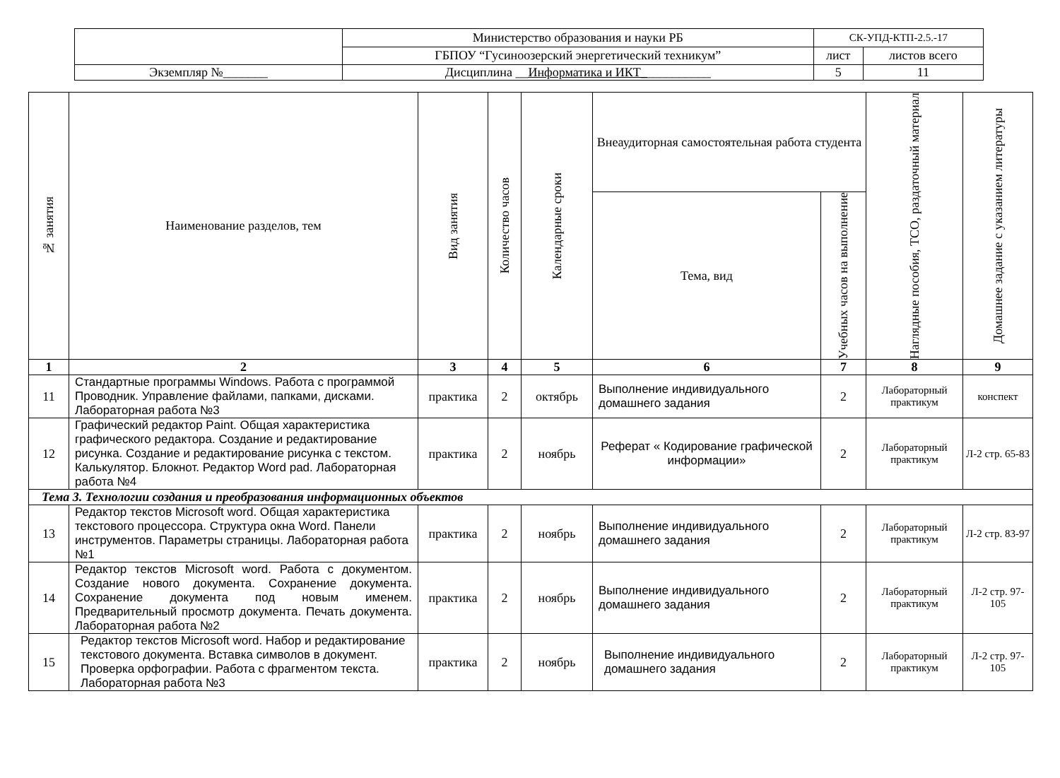| | Министерство образования и науки РБ | СК-УПД-КТП-2.5.-17 | |
| | ГБПОУ “Гусиноозерский энергетический техникум” | лист | листов всего |
| Экземпляр №_______ | Дисциплина __ Информатика и ИКТ_ __________ | 5 | 11 |
| № занятия | Наименование разделов, тем | Вид занятия | Количество часов | Календарные сроки | Внеаудиторная самостоятельная работа студента | | Наглядные пособия, ТСО, раздаточный материал | Домашнее задание с указанием литературы |
| --- | --- | --- | --- | --- | --- | --- | --- | --- |
| | | | | | Тема, вид | Учебных часов на выполнение | | |
| 1 | 2 | 3 | 4 | 5 | 6 | 7 | 8 | 9 |
| 11 | Стандартные программы Windows. Работа с программой Проводник. Управление файлами, папками, дисками. Лабораторная работа №3 | практика | 2 | октябрь | Выполнение индивидуального домашнего задания | 2 | Лабораторный практикум | конспект |
| 12 | Графический редактор Paint. Общая характеристика графического редактора. Создание и редактирование рисунка. Создание и редактирование рисунка с текстом. Калькулятор. Блокнот. Редактор Word pad. Лабораторная работа №4 | практика | 2 | ноябрь | Реферат « Кодирование графической информации» | 2 | Лабораторный практикум | Л-2 стр. 65-83 |
| Тема 3. Технологии создания и преобразования информационных объектов | | | | | | | | |
| 13 | Редактор текстов Microsoft word. Общая характеристика текстового процессора. Структура окна Word. Панели инструментов. Параметры страницы. Лабораторная работа №1 | практика | 2 | ноябрь | Выполнение индивидуального домашнего задания | 2 | Лабораторный практикум | Л-2 стр. 83-97 |
| 14 | Редактор текстов Microsoft word. Работа с документом. Создание нового документа. Сохранение документа. Сохранение документа под новым именем. Предварительный просмотр документа. Печать документа. Лабораторная работа №2 | практика | 2 | ноябрь | Выполнение индивидуального домашнего задания | 2 | Лабораторный практикум | Л-2 стр. 97-105 |
| 15 | Редактор текстов Microsoft word. Набор и редактирование текстового документа. Вставка символов в документ. Проверка орфографии. Работа с фрагментом текста. Лабораторная работа №3 | практика | 2 | ноябрь | Выполнение индивидуального домашнего задания | 2 | Лабораторный практикум | Л-2 стр. 97-105 |